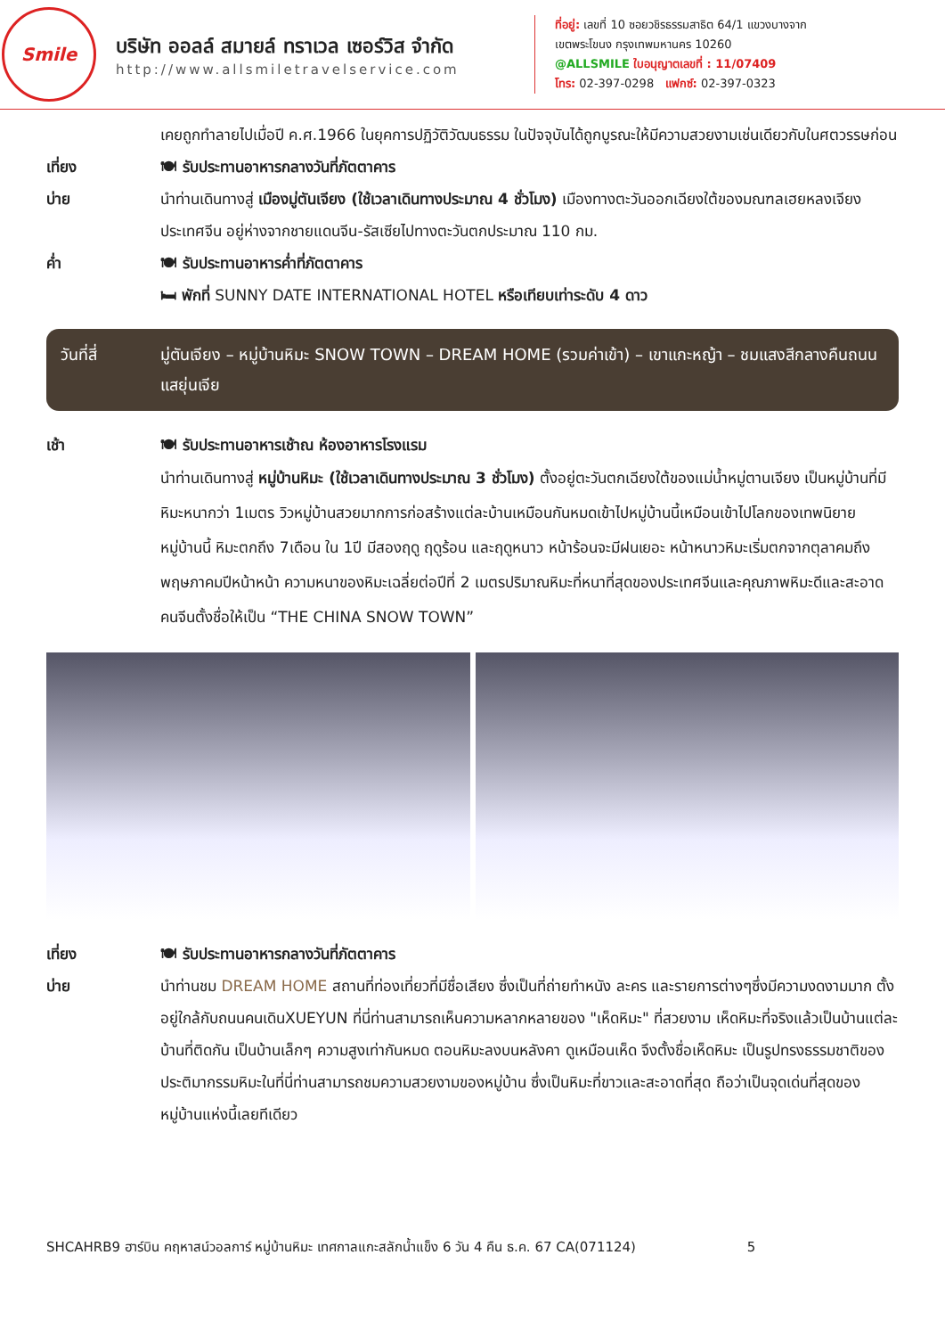Smile
บริษัท ออลล์ สมายล์ ทราเวล เซอร์วิส จำกัด
http://www.allsmiletravelservice.com
ที่อยู่: เลขที่ 10 ซอยวชิรธรรมสาธิต 64/1 แขวงบางจาก
เขตพระโขนง กรุงเทพมหานคร 10260
@ALLSMILE ใบอนุญาตเลขที่ : 11/07409
โทร: 02-397-0298 แฟกซ์: 02-397-0323
เคยถูกทำลายไปเมื่อปี ค.ศ.1966 ในยุคการปฏิวัติวัฒนธรรม ในปัจจุบันได้ถูกบูรณะให้มีความสวยงามเช่นเดียวกับในศตวรรษก่อน
เที่ยง 🍽 รับประทานอาหารกลางวันที่ภัตตาคาร
บ่าย นำท่านเดินทางสู่ เมืองมู่ตันเจียง (ใช้เวลาเดินทางประมาณ 4 ชั่วโมง) เมืองทางตะวันออกเฉียงใต้ของมณฑลเฮยหลงเจียง ประเทศจีน อยู่ห่างจากชายแดนจีน-รัสเซียไปทางตะวันตกประมาณ 110 กม.
ค่ำ 🍽 รับประทานอาหารค่ำที่ภัตตาคาร
🛏 พักที่ SUNNY DATE INTERNATIONAL HOTEL หรือเทียบเท่าระดับ 4 ดาว
วันที่สี่ มู่ตันเจียง – หมู่บ้านหิมะ SNOW TOWN – DREAM HOME (รวมค่าเข้า) – เขาแกะหญ้า – ชมแสงสีกลางคืนถนนแสยุ่นเจีย
เช้า 🍽 รับประทานอาหารเช้าณ ห้องอาหารโรงแรม
นำท่านเดินทางสู่ หมู่บ้านหิมะ (ใช้เวลาเดินทางประมาณ 3 ชั่วโมง) ตั้งอยู่ตะวันตกเฉียงใต้ของแม่น้ำหมู่ตานเจียง เป็นหมู่บ้านที่มีหิมะหนากว่า 1เมตร วิวหมู่บ้านสวยมากการก่อสร้างแต่ละบ้านเหมือนกันหมดเข้าไปหมู่บ้านนี้เหมือนเข้าไปโลกของเทพนิยาย หมู่บ้านนี้ หิมะตกถึง 7เดือน ใน 1ปี มีสองฤดู ฤดูร้อน และฤดูหนาว หน้าร้อนจะมีฝนเยอะ หน้าหนาวหิมะเริ่มตกจากตุลาคมถึงพฤษภาคมปีหน้าหน้า ความหนาของหิมะเฉลี่ยต่อปีที่ 2 เมตรปริมาณหิมะที่หนาที่สุดของประเทศจีนและคุณภาพหิมะดีและสะอาดคนจีนตั้งชื่อให้เป็น “THE CHINA SNOW TOWN”
เที่ยง 🍽 รับประทานอาหารกลางวันที่ภัตตาคาร
บ่าย นำท่านชม DREAM HOME สถานที่ท่องเที่ยวที่มีชื่อเสียง ซึ่งเป็นที่ถ่ายทำหนัง ละคร และรายการต่างๆซึ่งมีความงดงามมาก ตั้งอยู่ใกล้กับถนนคนเดินXUEYUN ที่นี่ท่านสามารถเห็นความหลากหลายของ "เห็ดหิมะ" ที่สวยงาม เห็ดหิมะที่จริงแล้วเป็นบ้านแต่ละบ้านที่ติดกัน เป็นบ้านเล็กๆ ความสูงเท่ากันหมด ตอนหิมะลงบนหลังคา ดูเหมือนเห็ด จึงตั้งชื่อเห็ดหิมะ เป็นรูปทรงธรรมชาติของประติมากรรมหิมะในที่นี่ท่านสามารถชมความสวยงามของหมู่บ้าน ซึ่งเป็นหิมะที่ขาวและสะอาดที่สุด ถือว่าเป็นจุดเด่นที่สุดของหมู่บ้านแห่งนี้เลยทีเดียว
SHCAHRB9 ฮาร์บิน คฤหาสน์วอลการ์ หมู่บ้านหิมะ เทศกาลแกะสลักน้ำแข็ง 6 วัน 4 คืน ธ.ค. 67 CA(071124) 5